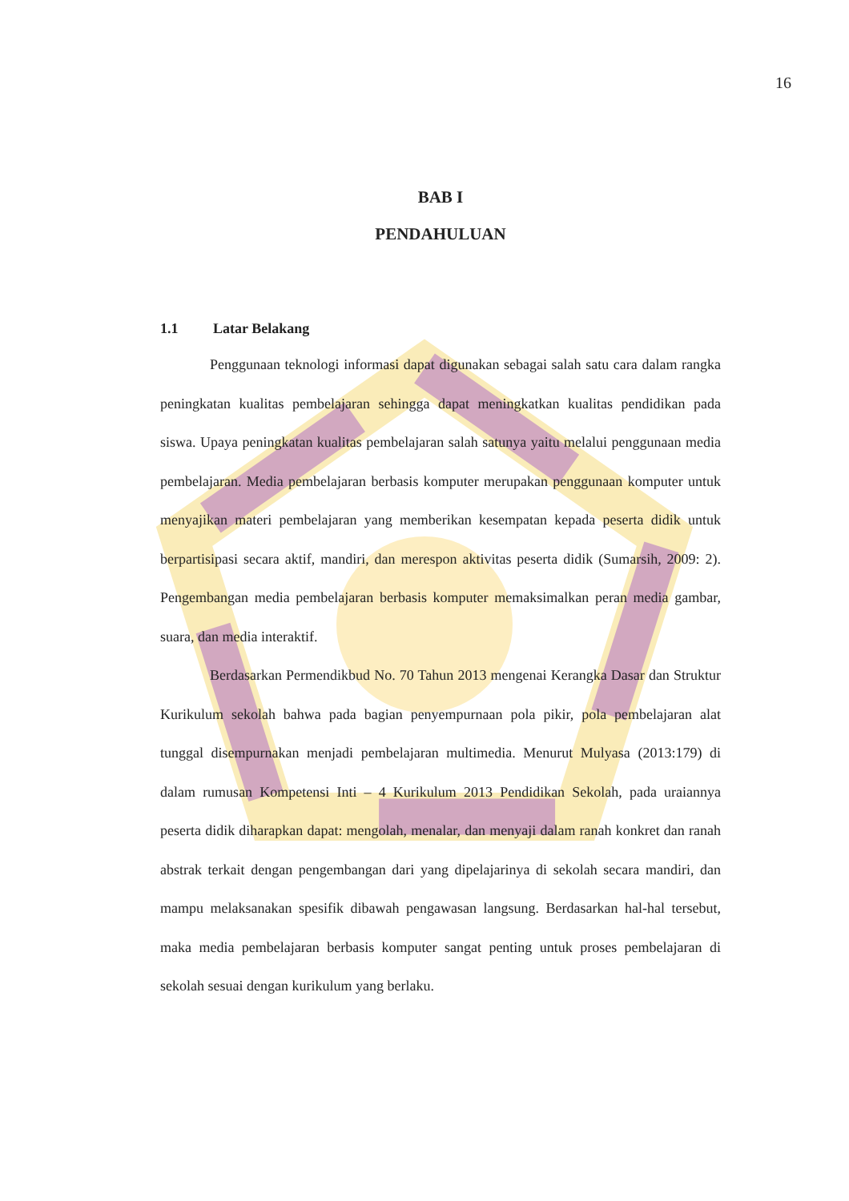16
BAB I
PENDAHULUAN
1.1 Latar Belakang
Penggunaan teknologi informasi dapat digunakan sebagai salah satu cara dalam rangka peningkatan kualitas pembelajaran sehingga dapat meningkatkan kualitas pendidikan pada siswa. Upaya peningkatan kualitas pembelajaran salah satunya yaitu melalui penggunaan media pembelajaran. Media pembelajaran berbasis komputer merupakan penggunaan komputer untuk menyajikan materi pembelajaran yang memberikan kesempatan kepada peserta didik untuk berpartisipasi secara aktif, mandiri, dan merespon aktivitas peserta didik (Sumarsih, 2009: 2). Pengembangan media pembelajaran berbasis komputer memaksimalkan peran media gambar, suara, dan media interaktif.
Berdasarkan Permendikbud No. 70 Tahun 2013 mengenai Kerangka Dasar dan Struktur Kurikulum sekolah bahwa pada bagian penyempurnaan pola pikir, pola pembelajaran alat tunggal disempurnakan menjadi pembelajaran multimedia. Menurut Mulyasa (2013:179) di dalam rumusan Kompetensi Inti – 4 Kurikulum 2013 Pendidikan Sekolah, pada uraiannya peserta didik diharapkan dapat: mengolah, menalar, dan menyaji dalam ranah konkret dan ranah abstrak terkait dengan pengembangan dari yang dipelajarinya di sekolah secara mandiri, dan mampu melaksanakan spesifik dibawah pengawasan langsung. Berdasarkan hal-hal tersebut, maka media pembelajaran berbasis komputer sangat penting untuk proses pembelajaran di sekolah sesuai dengan kurikulum yang berlaku.